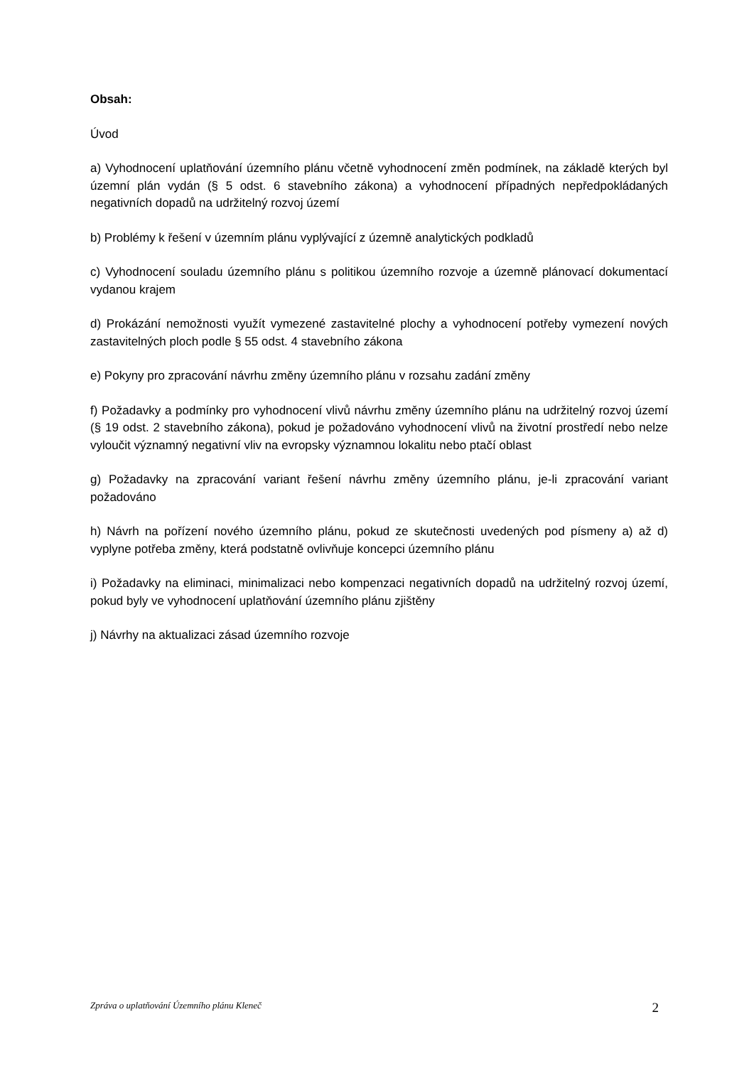Obsah:
Úvod
a) Vyhodnocení uplatňování územního plánu včetně vyhodnocení změn podmínek, na základě kterých byl územní plán vydán (§ 5 odst. 6 stavebního zákona) a vyhodnocení případných nepředpokládaných negativních dopadů na udržitelný rozvoj území
b) Problémy k řešení v územním plánu vyplývající z územně analytických podkladů
c) Vyhodnocení souladu územního plánu s politikou územního rozvoje a územně plánovací dokumentací vydanou krajem
d) Prokázání nemožnosti využít vymezené zastavitelné plochy a vyhodnocení potřeby vymezení nových zastavitelných ploch podle § 55 odst. 4 stavebního zákona
e) Pokyny pro zpracování návrhu změny územního plánu v rozsahu zadání změny
f) Požadavky a podmínky pro vyhodnocení vlivů návrhu změny územního plánu na udržitelný rozvoj území (§ 19 odst. 2 stavebního zákona), pokud je požadováno vyhodnocení vlivů na životní prostředí nebo nelze vyloučit významný negativní vliv na evropsky významnou lokalitu nebo ptačí oblast
g) Požadavky na zpracování variant řešení návrhu změny územního plánu, je-li zpracování variant požadováno
h) Návrh na pořízení nového územního plánu, pokud ze skutečnosti uvedených pod písmeny a) až d) vyplyne potřeba změny, která podstatně ovlivňuje koncepci územního plánu
i) Požadavky na eliminaci, minimalizaci nebo kompenzaci negativních dopadů na udržitelný rozvoj území, pokud byly ve vyhodnocení uplatňování územního plánu zjištěny
j) Návrhy na aktualizaci zásad územního rozvoje
Zpráva o uplatňování Územního plánu Kleneč 2